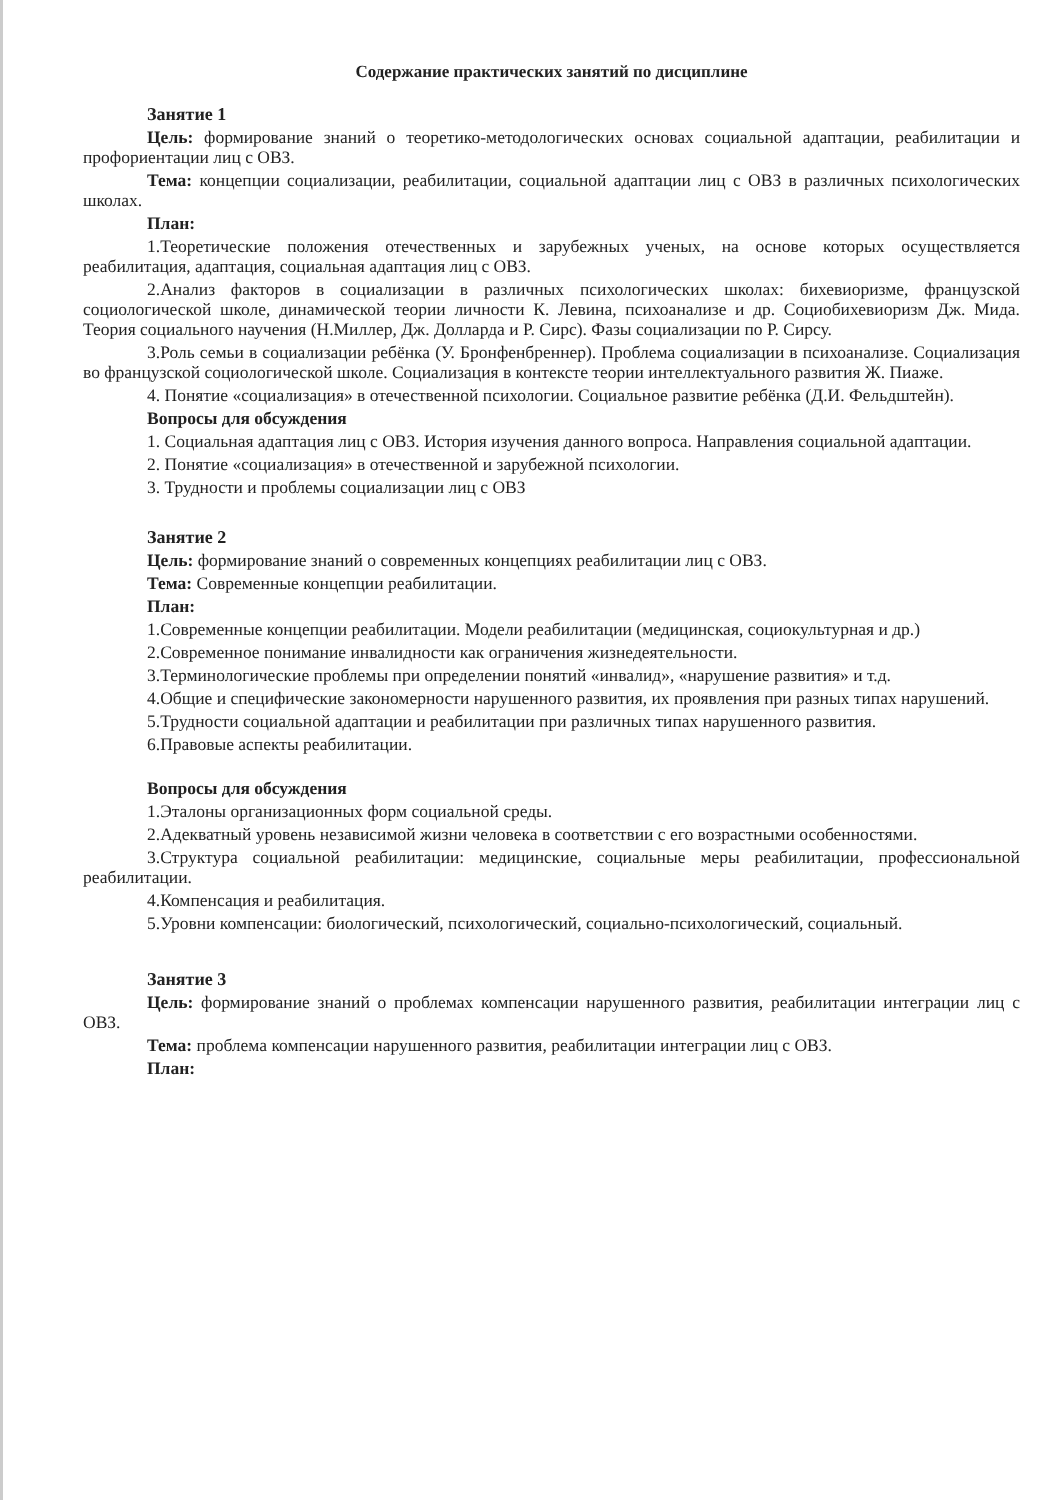Содержание практических занятий по дисциплине
Занятие 1
Цель: формирование знаний о теоретико-методологических основах социальной адаптации, реабилитации и профориентации лиц с ОВЗ.
Тема: концепции социализации, реабилитации, социальной адаптации лиц с ОВЗ в различных психологических школах.
План:
1.Теоретические положения отечественных и зарубежных ученых, на основе которых осуществляется реабилитация, адаптация, социальная адаптация лиц с ОВЗ.
2.Анализ факторов в социализации в различных психологических школах: бихевиоризме, французской социологической школе, динамической теории личности К. Левина, психоанализе и др. Социобихевиоризм Дж. Мида. Теория социального научения (Н.Миллер, Дж. Долларда и Р. Сирс). Фазы социализации по Р. Сирсу.
3.Роль семьи в социализации ребёнка (У. Бронфенбреннер). Проблема социализации в психоанализе. Социализация во французской социологической школе. Социализация в контексте теории интеллектуального развития Ж. Пиаже.
4. Понятие «социализация» в отечественной психологии. Социальное развитие ребёнка (Д.И. Фельдштейн).
Вопросы для обсуждения
1. Социальная адаптация лиц с ОВЗ. История изучения данного вопроса. Направления социальной адаптации.
2. Понятие «социализация» в отечественной и зарубежной психологии.
3. Трудности и проблемы социализации лиц с ОВЗ
Занятие 2
Цель: формирование знаний о современных концепциях реабилитации лиц с ОВЗ.
Тема: Современные концепции реабилитации.
План:
1.Современные концепции реабилитации. Модели реабилитации (медицинская, социокультурная и др.)
2.Современное понимание инвалидности как ограничения жизнедеятельности.
3.Терминологические проблемы при определении понятий «инвалид», «нарушение развития» и т.д.
4.Общие и специфические закономерности нарушенного развития, их проявления при разных типах нарушений.
5.Трудности социальной адаптации и реабилитации при различных типах нарушенного развития.
6.Правовые аспекты реабилитации.
Вопросы для обсуждения
1.Эталоны организационных форм социальной среды.
2.Адекватный уровень независимой жизни человека в соответствии с его возрастными особенностями.
3.Структура социальной реабилитации: медицинские, социальные меры реабилитации, профессиональной реабилитации.
4.Компенсация и реабилитация.
5.Уровни компенсации: биологический, психологический, социально-психологический, социальный.
Занятие 3
Цель: формирование знаний о проблемах компенсации нарушенного развития, реабилитации интеграции лиц с ОВЗ.
Тема: проблема компенсации нарушенного развития, реабилитации интеграции лиц с ОВЗ.
План: